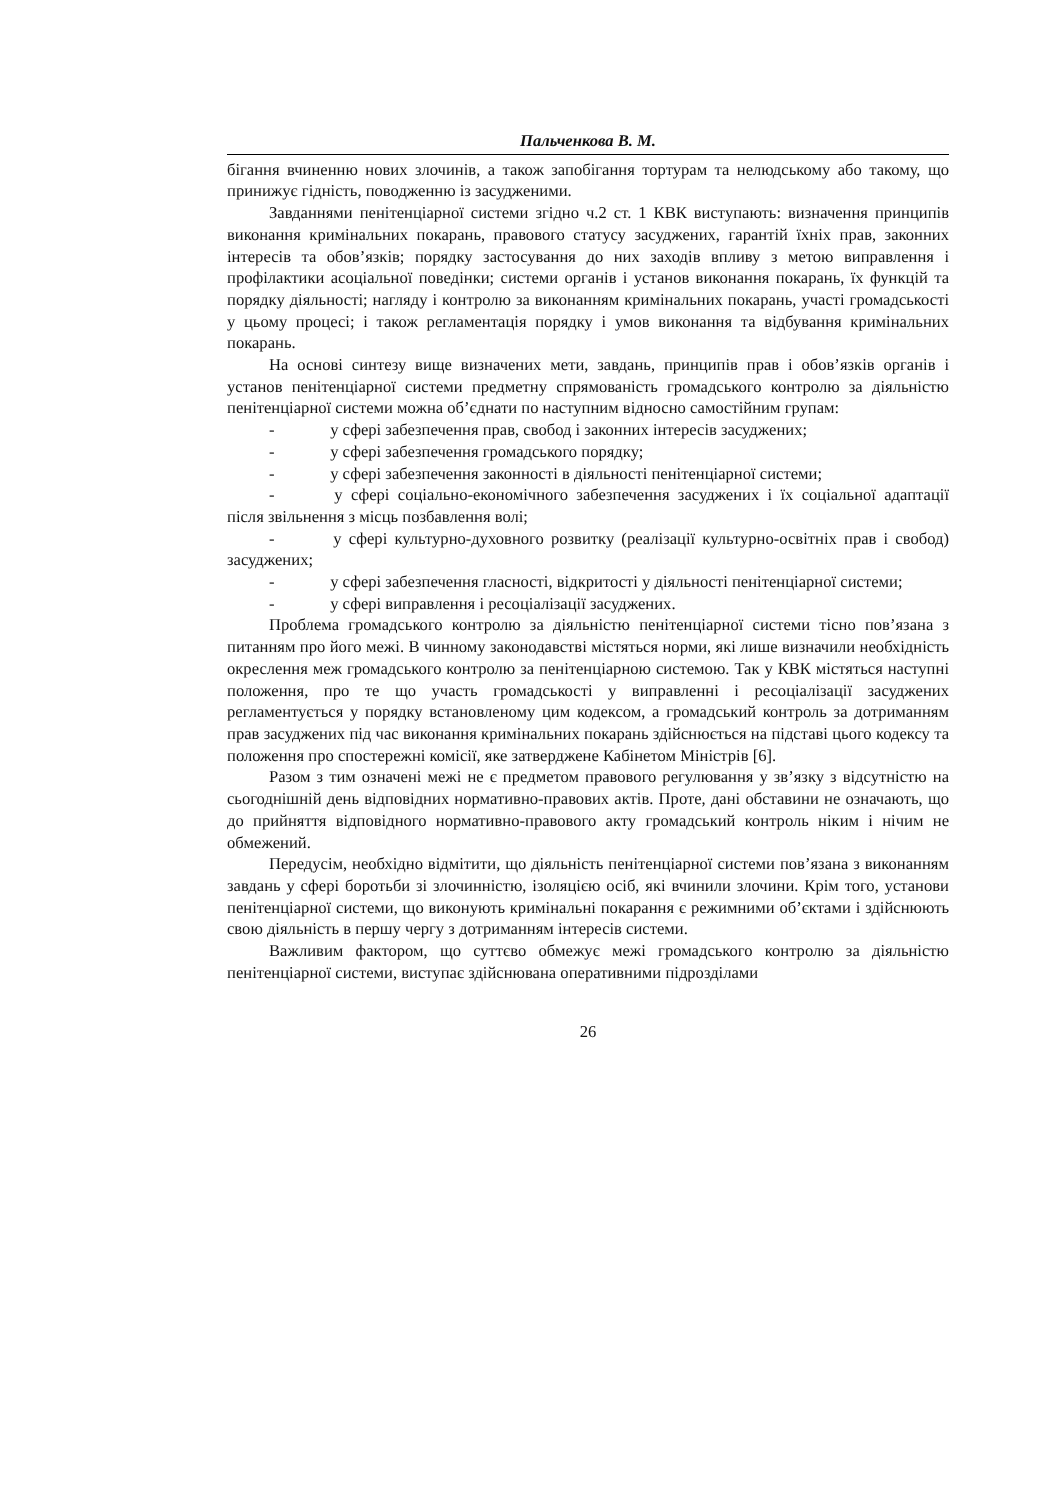Пальченкова В. М.
бігання вчиненню нових злочинів, а також запобігання тортурам та нелюдському або такому, що принижує гідність, поводженню із засудженими.
Завданнями пенітенціарної системи згідно ч.2 ст. 1 КВК виступають: визначення принципів виконання кримінальних покарань, правового статусу засуджених, гарантій їхніх прав, законних інтересів та обов’язків; порядку застосування до них заходів впливу з метою виправлення і профілактики асоціальної поведінки; системи органів і установ виконання покарань, їх функцій та порядку діяльності; нагляду і контролю за виконанням кримінальних покарань, участі громадськості у цьому процесі; і також регламентація порядку і умов виконання та відбування кримінальних покарань.
На основі синтезу вище визначених мети, завдань, принципів прав і обов’язків органів і установ пенітенціарної системи предметну спрямованість громадського контролю за діяльністю пенітенціарної системи можна об’єднати по наступним відносно самостійним групам:
- у сфері забезпечення прав, свобод і законних інтересів засуджених;
- у сфері забезпечення громадського порядку;
- у сфері забезпечення законності в діяльності пенітенціарної системи;
- у сфері соціально-економічного забезпечення засуджених і їх соціальної адаптації після звільнення з місць позбавлення волі;
- у сфері культурно-духовного розвитку (реалізації культурно-освітніх прав і свобод) засуджених;
- у сфері забезпечення гласності, відкритості у діяльності пенітенціарної системи;
- у сфері виправлення і ресоціалізації засуджених.
Проблема громадського контролю за діяльністю пенітенціарної системи тісно пов’язана з питанням про його межі. В чинному законодавстві містяться норми, які лише визначили необхідність окреслення меж громадського контролю за пенітенціарною системою. Так у КВК містяться наступні положення, про те що участь громадськості у виправленні і ресоціалізації засуджених регламентується у порядку встановленому цим кодексом, а громадський контроль за дотриманням прав засуджених під час виконання кримінальних покарань здійснюється на підставі цього кодексу та положення про спостережні комісії, яке затверджене Кабінетом Міністрів [6].
Разом з тим означені межі не є предметом правового регулювання у зв’язку з відсутністю на сьогоднішній день відповідних нормативно-правових актів. Проте, дані обставини не означають, що до прийняття відповідного нормативно-правового акту громадський контроль ніким і нічим не обмежений.
Передусім, необхідно відмітити, що діяльність пенітенціарної системи пов’язана з виконанням завдань у сфері боротьби зі злочинністю, ізоляцією осіб, які вчинили злочини. Крім того, установи пенітенціарної системи, що виконують кримінальні покарання є режимними об’єктами і здійснюють свою діяльність в першу чергу з дотриманням інтересів системи.
Важливим фактором, що суттєво обмежує межі громадського контролю за діяльністю пенітенціарної системи, виступає здійснювана оперативними підрозділами
26